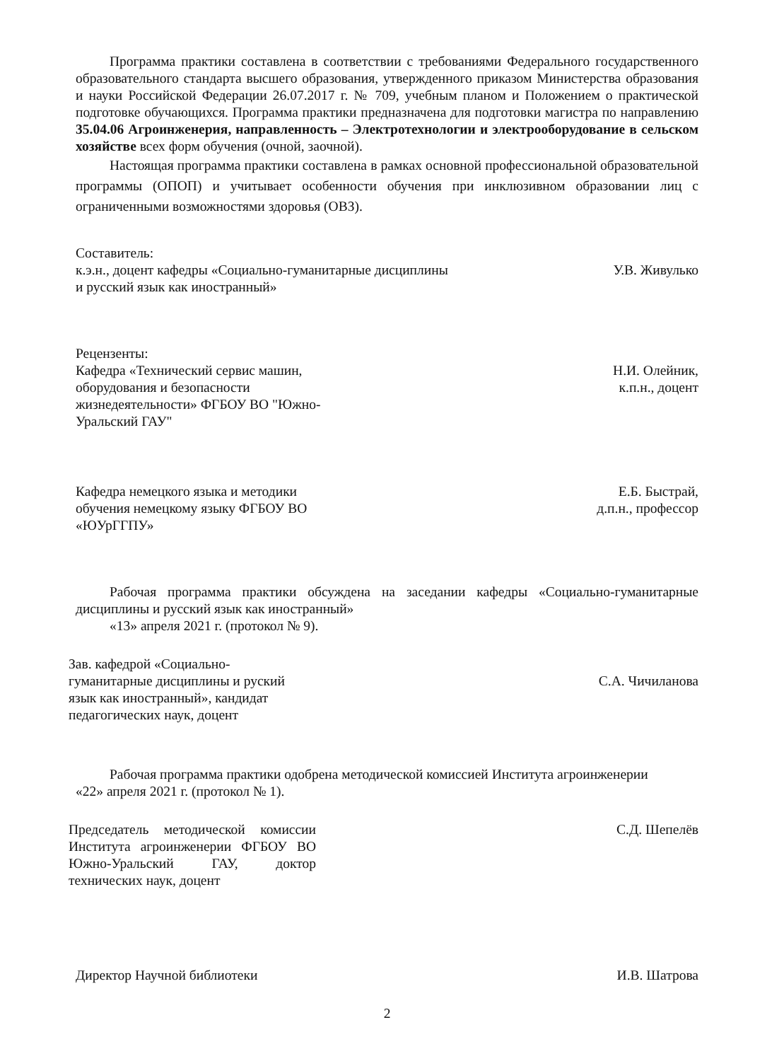Программа практики составлена в соответствии с требованиями Федерального государственного образовательного стандарта высшего образования, утвержденного приказом Министерства образования и науки Российской Федерации 26.07.2017 г. № 709, учебным планом и Положением о практической подготовке обучающихся. Программа практики предназначена для подготовки магистра по направлению 35.04.06 Агроинженерия, направленность – Электротехнологии и электрооборудование в сельском хозяйстве всех форм обучения (очной, заочной).
Настоящая программа практики составлена в рамках основной профессиональной образовательной программы (ОПОП) и учитывает особенности обучения при инклюзивном образовании лиц с ограниченными возможностями здоровья (ОВЗ).
Составитель:
к.э.н., доцент кафедры «Социально-гуманитарные дисциплины
и русский язык как иностранный»
У.В. Живулько
Рецензенты:
Кафедра «Технический сервис машин,
оборудования и безопасности
жизнедеятельности» ФГБОУ ВО "Южно-
Уральский ГАУ"
Н.И. Олейник,
к.п.н., доцент
Кафедра немецкого языка и методики
обучения немецкому языку ФГБОУ ВО
«ЮУрГГПУ»
Е.Б. Быстрай,
д.п.н., профессор
Рабочая программа практики обсуждена на заседании кафедры «Социально-гуманитарные дисциплины и русский язык как иностранный»
«13» апреля 2021 г. (протокол № 9).
Зав. кафедрой «Социально-
гуманитарные дисциплины и руский
язык как иностранный», кандидат
педагогических наук, доцент
С.А. Чичиланова
Рабочая программа практики одобрена методической комиссией Института агроинженерии
«22» апреля 2021 г. (протокол № 1).
Председатель методической комиссии Института агроинженерии ФГБОУ ВО Южно-Уральский ГАУ, доктор технических наук, доцент
С.Д. Шепелёв
Директор Научной библиотеки И.В. Шатрова
2